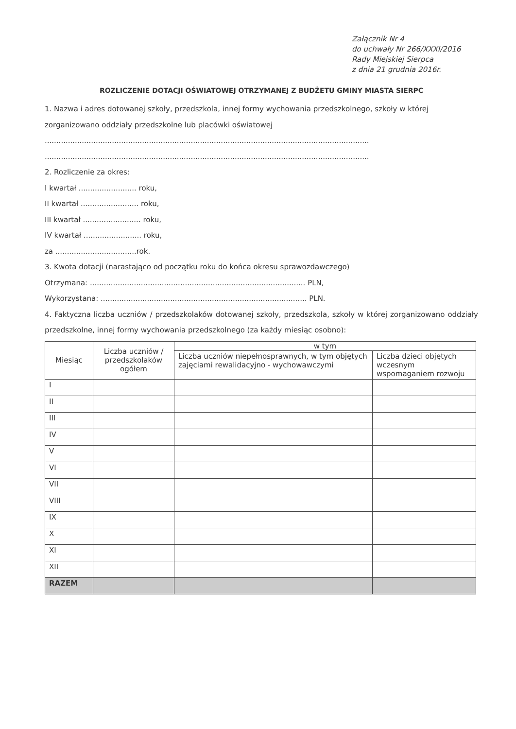Załącznik Nr 4
do uchwały Nr 266/XXXI/2016
Rady Miejskiej Sierpca
z dnia 21 grudnia 2016r.
ROZLICZENIE DOTACJI OŚWIATOWEJ OTRZYMANEJ Z BUDŻETU GMINY MIASTA SIERPC
1. Nazwa i adres dotowanej szkoły, przedszkola, innej formy wychowania przedszkolnego, szkoły w której zorganizowano oddziały przedszkolne lub placówki oświatowej
............................................................................................................................................
............................................................................................................................................
2. Rozliczenie za okres:
I kwartał ......................... roku,
II kwartał ......................... roku,
III kwartał ......................... roku,
IV kwartał ......................... roku,
za ...................................rok.
3. Kwota dotacji (narastająco od początku roku do końca okresu sprawozdawczego)
Otrzymana: ............................................................................................. PLN,
Wykorzystana: ......................................................................................... PLN.
4. Faktyczna liczba uczniów / przedszkolaków dotowanej szkoły, przedszkola, szkoły w której zorganizowano oddziały przedszkolne, innej formy wychowania przedszkolnego (za każdy miesiąc osobno):
| Miesiąc | Liczba uczniów / przedszkolaków ogółem | w tym | |
| --- | --- | --- | --- |
| | | Liczba uczniów niepełnosprawnych, w tym objętych zajęciami rewalidacyjno - wychowawczymi | Liczba dzieci objętych wczesnym wspomaganiem rozwoju |
| I | | | |
| II | | | |
| III | | | |
| IV | | | |
| V | | | |
| VI | | | |
| VII | | | |
| VIII | | | |
| IX | | | |
| X | | | |
| XI | | | |
| XII | | | |
| RAZEM | | | |